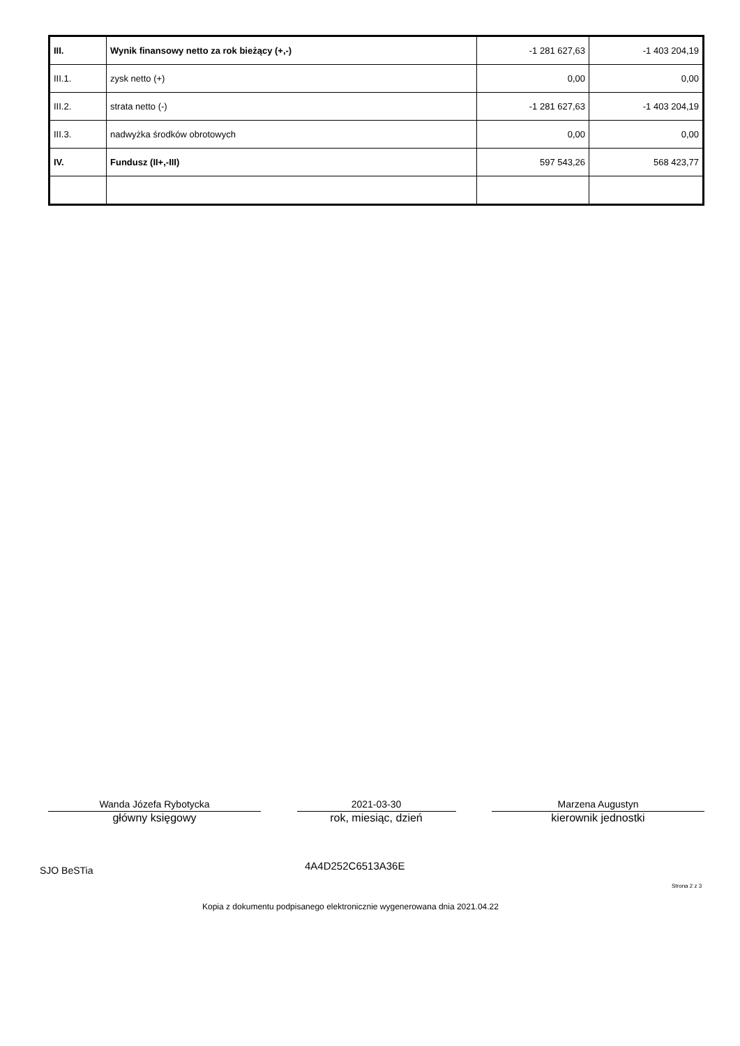| III. | Wynik finansowy netto za rok bieżący (+,-) | -1 281 627,63 | -1 403 204,19 |
| III.1. | zysk netto (+) | 0,00 | 0,00 |
| III.2. | strata netto (-) | -1 281 627,63 | -1 403 204,19 |
| III.3. | nadwyżka środków obrotowych | 0,00 | 0,00 |
| IV. | Fundusz (II+,-III) | 597 543,26 | 568 423,77 |
Wanda Józefa Rybotycka
główny księgowy
2021-03-30
rok, miesiąc, dzień
Marzena Augustyn
kierownik jednostki
SJO BeSTia 4A4D252C6513A36E
Strona 2 z 3
Kopia z dokumentu podpisanego elektronicznie wygenerowana dnia 2021.04.22